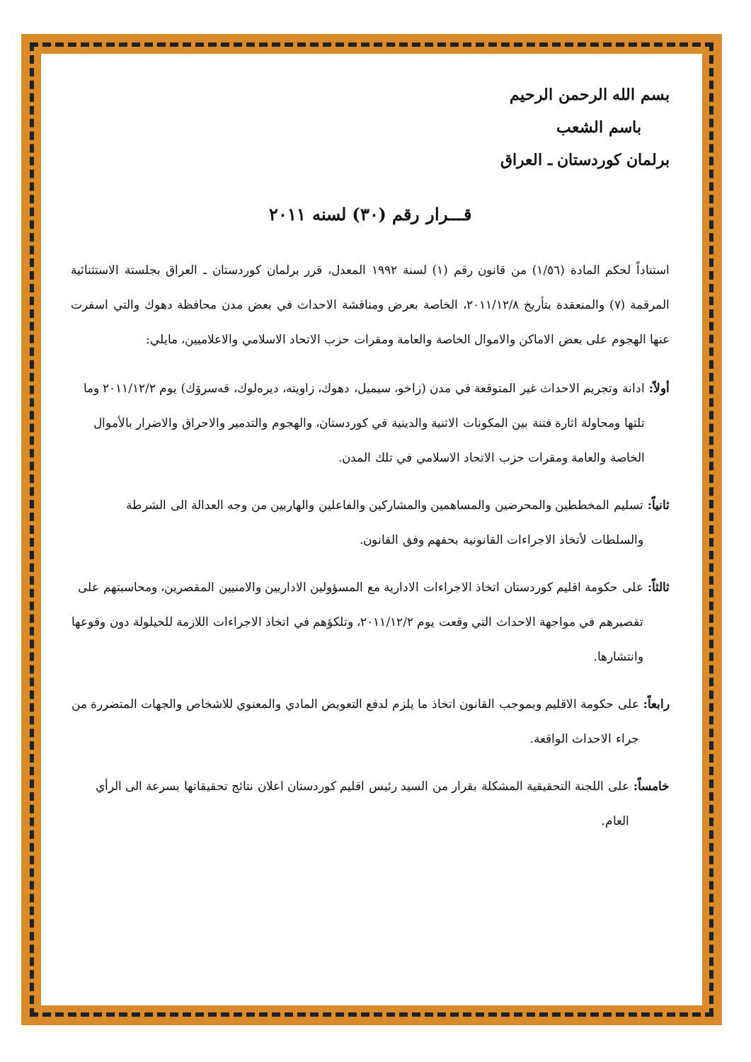بسم الله الرحمن الرحيم
باسم الشعب
برلمان كوردستان ـ العراق
قـــرار رقم (٣٠) لسنه ٢٠١١
استناداً لحكم المادة (١/٥٦) من قانون رقم (١) لسنة ١٩٩٢ المعدل، قرر برلمان كوردستان ـ العراق بجلستة الاستثنائية المرقمة (٧) والمنعقدة بتأريخ ٢٠١١/١٢/٨، الخاصة بعرض ومناقشة الاحداث في بعض مدن محافظة دهوك والتي اسفرت عنها الهجوم على بعض الاماكن والاموال الخاصة والعامة ومقرات حزب الاتحاد الاسلامي والاعلاميين، مايلي:
أولاً: ادانة وتجريم الاحداث غير المتوقعة في مدن (زاخو، سيميل، دهوك، زاويته، ديرەلوك، قەسرۆك) يوم ٢٠١١/١٢/٢ وما تلتها ومحاولة اثارة فتنة بين المكونات الاثنية والدينية في كوردستان، والهجوم والتدمير والاحراق والاضرار بالأموال الخاصة والعامة ومقرات حزب الاتحاد الاسلامي في تلك المدن.
ثانياً: تسليم المخططين والمحرضين والمساهمين والمشاركين والفاعلين والهاربين من وجه العدالة الى الشرطة والسلطات لأتخاذ الاجراءات القانونية بحقهم وفق القانون.
ثالثاً: على حكومة اقليم كوردستان اتخاذ الاجراءات الادارية مع المسؤولين الاداريين والامنيين المقصرين، ومحاسبتهم على تقصيرهم في مواجهة الاحداث التي وقعت يوم ٢٠١١/١٢/٢، وتلكؤهم في اتخاذ الاجراءات اللازمة للحيلولة دون وقوعها وانتشارها.
رابعاً: على حكومة الاقليم وبموجب القانون اتخاذ ما يلزم لدفع التعويض المادي والمعنوي للاشخاص والجهات المتضررة من جراء الاحداث الواقعة.
خامساً: على اللجنة التحقيقية المشكلة بقرار من السيد رئيس اقليم كوردستان اعلان نتائج تحقيقاتها بسرعة الى الرأي العام.